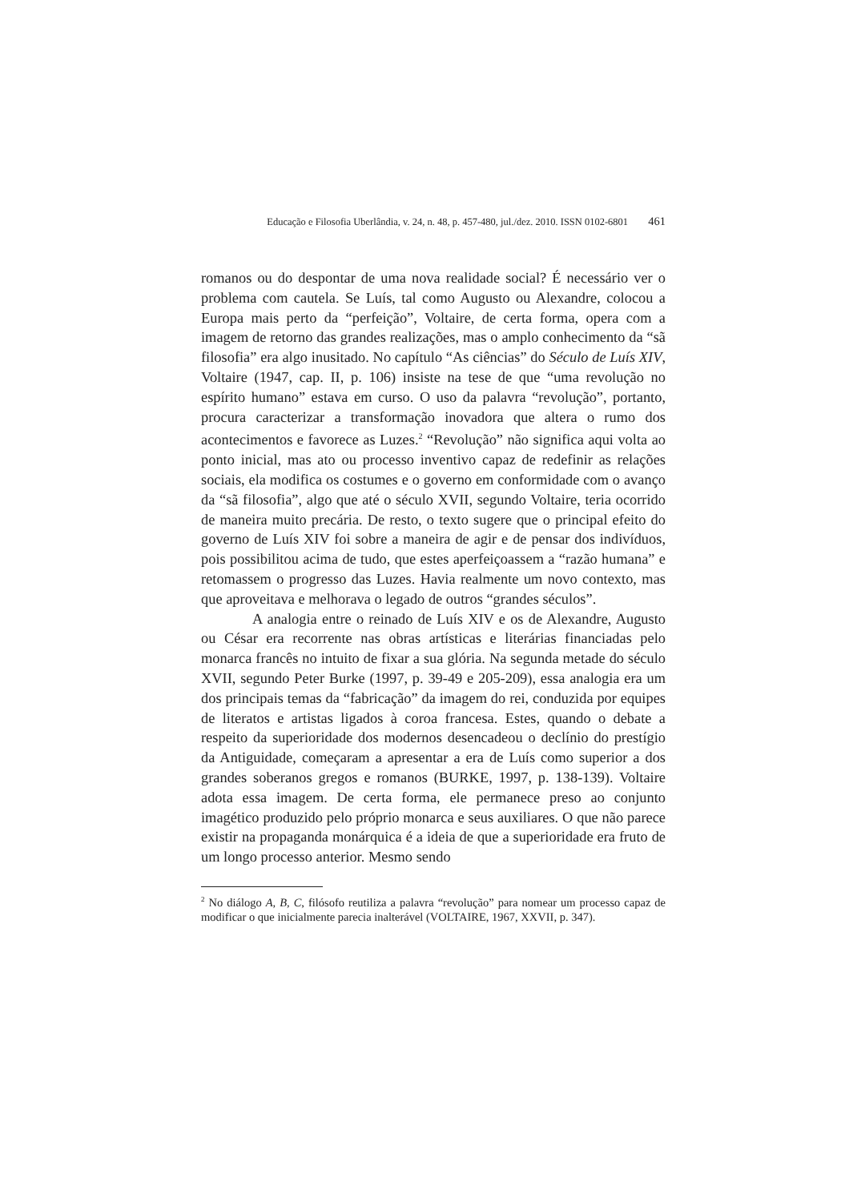Educação e Filosofia Uberlândia, v. 24, n. 48, p. 457-480, jul./dez. 2010. ISSN 0102-6801 461
romanos ou do despontar de uma nova realidade social? É necessário ver o problema com cautela. Se Luís, tal como Augusto ou Alexandre, colocou a Europa mais perto da “perfeição”, Voltaire, de certa forma, opera com a imagem de retorno das grandes realizações, mas o amplo conhecimento da “sã filosofia” era algo inusitado. No capítulo “As ciências” do Século de Luís XIV, Voltaire (1947, cap. II, p. 106) insiste na tese de que “uma revolução no espírito humano” estava em curso. O uso da palavra “revolução”, portanto, procura caracterizar a transformação inovadora que altera o rumo dos acontecimentos e favorece as Luzes.<sup>2</sup> “Revolução” não significa aqui volta ao ponto inicial, mas ato ou processo inventivo capaz de redefinir as relações sociais, ela modifica os costumes e o governo em conformidade com o avanço da “sã filosofia”, algo que até o século XVII, segundo Voltaire, teria ocorrido de maneira muito precária. De resto, o texto sugere que o principal efeito do governo de Luís XIV foi sobre a maneira de agir e de pensar dos indivíduos, pois possibilitou acima de tudo, que estes aperfeiçoassem a “razão humana” e retomassem o progresso das Luzes. Havia realmente um novo contexto, mas que aproveitava e melhorava o legado de outros “grandes séculos”.
A analogia entre o reinado de Luís XIV e os de Alexandre, Augusto ou César era recorrente nas obras artísticas e literárias financiadas pelo monarca francês no intuito de fixar a sua glória. Na segunda metade do século XVII, segundo Peter Burke (1997, p. 39-49 e 205-209), essa analogia era um dos principais temas da “fabricação” da imagem do rei, conduzida por equipes de literatos e artistas ligados à coroa francesa. Estes, quando o debate a respeito da superioridade dos modernos desencadeou o declínio do prestígio da Antiguidade, começaram a apresentar a era de Luís como superior a dos grandes soberanos gregos e romanos (BURKE, 1997, p. 138-139). Voltaire adota essa imagem. De certa forma, ele permanece preso ao conjunto imagético produzido pelo próprio monarca e seus auxiliares. O que não parece existir na propaganda monárquica é a ideia de que a superioridade era fruto de um longo processo anterior. Mesmo sendo
<sup>2</sup> No diálogo A, B, C, filósofo reutiliza a palavra “revolução” para nomear um processo capaz de modificar o que inicialmente parecia inalterável (VOLTAIRE, 1967, XXVII, p. 347).